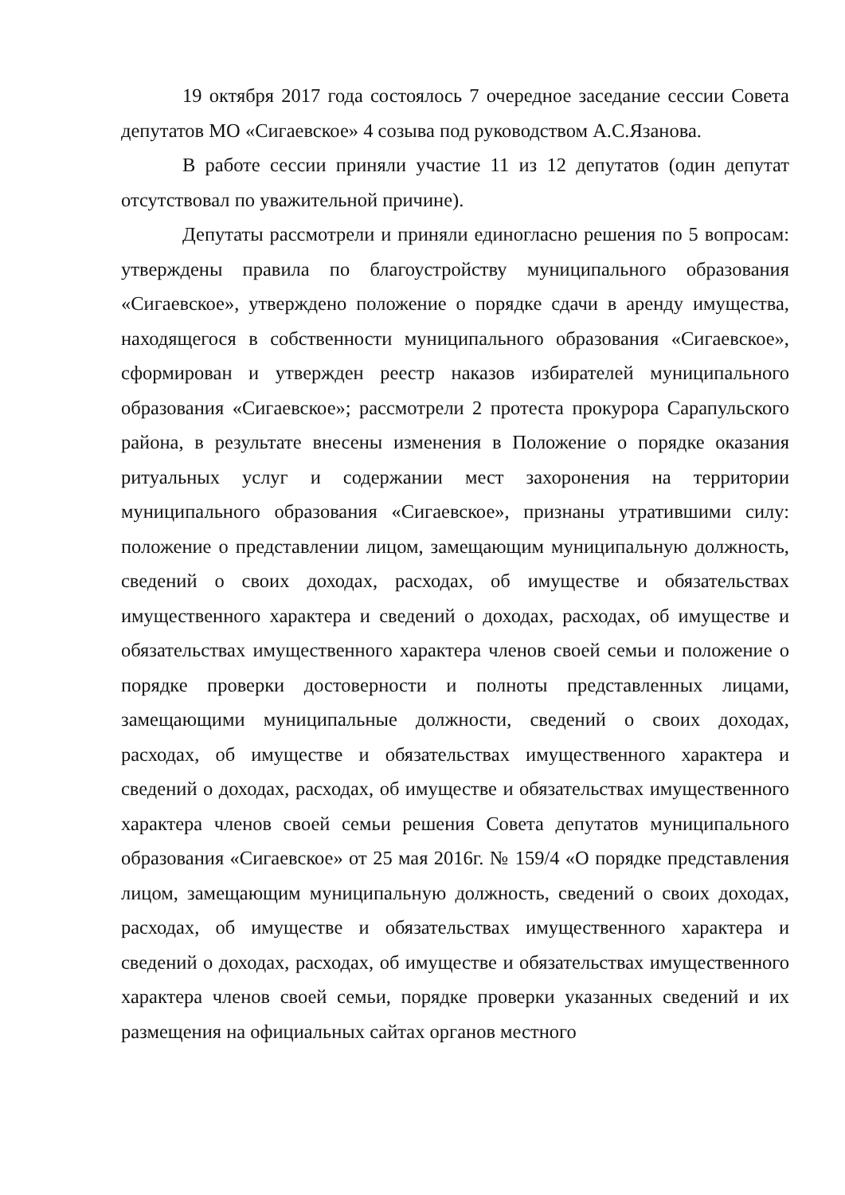19 октября 2017 года состоялось 7 очередное заседание сессии Совета депутатов МО «Сигаевское» 4 созыва под руководством А.С.Язанова.
В работе сессии приняли участие 11 из 12 депутатов (один депутат отсутствовал по уважительной причине).
Депутаты рассмотрели и приняли единогласно решения по 5 вопросам: утверждены правила по благоустройству муниципального образования «Сигаевское», утверждено положение о порядке сдачи в аренду имущества, находящегося в собственности муниципального образования «Сигаевское», сформирован и утвержден реестр наказов избирателей муниципального образования «Сигаевское»; рассмотрели 2 протеста прокурора Сарапульского района, в результате внесены изменения в Положение о порядке оказания ритуальных услуг и содержании мест захоронения на территории муниципального образования «Сигаевское», признаны утратившими силу: положение о представлении лицом, замещающим муниципальную должность, сведений о своих доходах, расходах, об имуществе и обязательствах имущественного характера и сведений о доходах, расходах, об имуществе и обязательствах имущественного характера членов своей семьи и положение о порядке проверки достоверности и полноты представленных лицами, замещающими муниципальные должности, сведений о своих доходах, расходах, об имуществе и обязательствах имущественного характера и сведений о доходах, расходах, об имуществе и обязательствах имущественного характера членов своей семьи решения Совета депутатов муниципального образования «Сигаевское» от 25 мая 2016г. № 159/4 «О порядке представления лицом, замещающим муниципальную должность, сведений о своих доходах, расходах, об имуществе и обязательствах имущественного характера и сведений о доходах, расходах, об имуществе и обязательствах имущественного характера членов своей семьи, порядке проверки указанных сведений и их размещения на официальных сайтах органов местного